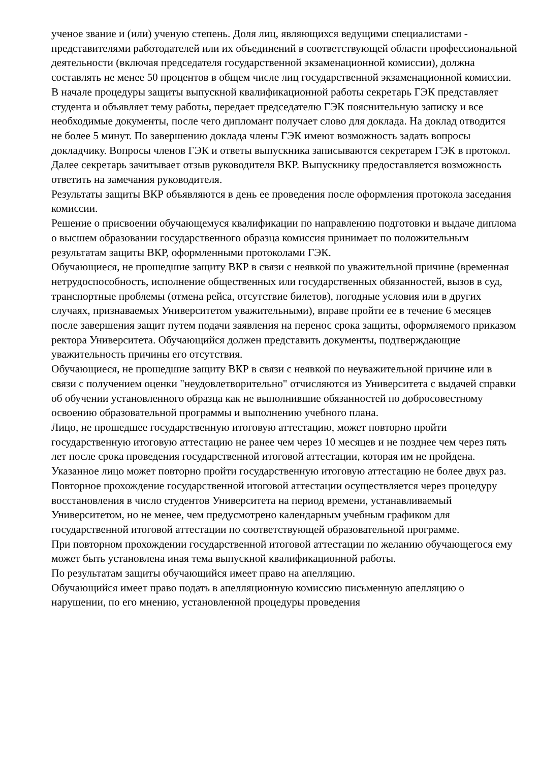ученое звание и (или) ученую степень. Доля лиц, являющихся ведущими специалистами - представителями работодателей или их объединений в соответствующей области профессиональной деятельности (включая председателя государственной экзаменационной комиссии), должна составлять не менее 50 процентов в общем числе лиц государственной экзаменационной комиссии.
В начале процедуры защиты выпускной квалификационной работы секретарь ГЭК представляет студента и объявляет тему работы, передает председателю ГЭК пояснительную записку и все необходимые документы, после чего дипломант получает слово для доклада. На доклад отводится не более 5 минут. По завершению доклада члены ГЭК имеют возможность задать вопросы докладчику. Вопросы членов ГЭК и ответы выпускника записываются секретарем ГЭК в протокол. Далее секретарь зачитывает отзыв руководителя ВКР. Выпускнику предоставляется возможность ответить на замечания руководителя.
Результаты защиты ВКР объявляются в день ее проведения после оформления протокола заседания комиссии.
Решение о присвоении обучающемуся квалификации по направлению подготовки и выдаче диплома о высшем образовании государственного образца комиссия принимает по положительным результатам защиты ВКР, оформленными протоколами ГЭК.
Обучающиеся, не прошедшие защиту ВКР в связи с неявкой по уважительной причине (временная нетрудоспособность, исполнение общественных или государственных обязанностей, вызов в суд, транспортные проблемы (отмена рейса, отсутствие билетов), погодные условия или в других случаях, признаваемых Университетом уважительными), вправе пройти ее в течение 6 месяцев после завершения защит путем подачи заявления на перенос срока защиты, оформляемого приказом ректора Университета. Обучающийся должен представить документы, подтверждающие уважительность причины его отсутствия.
Обучающиеся, не прошедшие защиту ВКР в связи с неявкой по неуважительной причине или в связи с получением оценки "неудовлетворительно" отчисляются из Университета с выдачей справки об обучении установленного образца как не выполнившие обязанностей по добросовестному освоению образовательной программы и выполнению учебного плана.
Лицо, не прошедшее государственную итоговую аттестацию, может повторно пройти государственную итоговую аттестацию не ранее чем через 10 месяцев и не позднее чем через пять лет после срока проведения государственной итоговой аттестации, которая им не пройдена. Указанное лицо может повторно пройти государственную итоговую аттестацию не более двух раз.
Повторное прохождение государственной итоговой аттестации осуществляется через процедуру восстановления в число студентов Университета на период времени, устанавливаемый Университетом, но не менее, чем предусмотрено календарным учебным графиком для государственной итоговой аттестации по соответствующей образовательной программе.
При повторном прохождении государственной итоговой аттестации по желанию обучающегося ему может быть установлена иная тема выпускной квалификационной работы.
По результатам защиты обучающийся имеет право на апелляцию.
Обучающийся имеет право подать в апелляционную комиссию письменную апелляцию о нарушении, по его мнению, установленной процедуры проведения